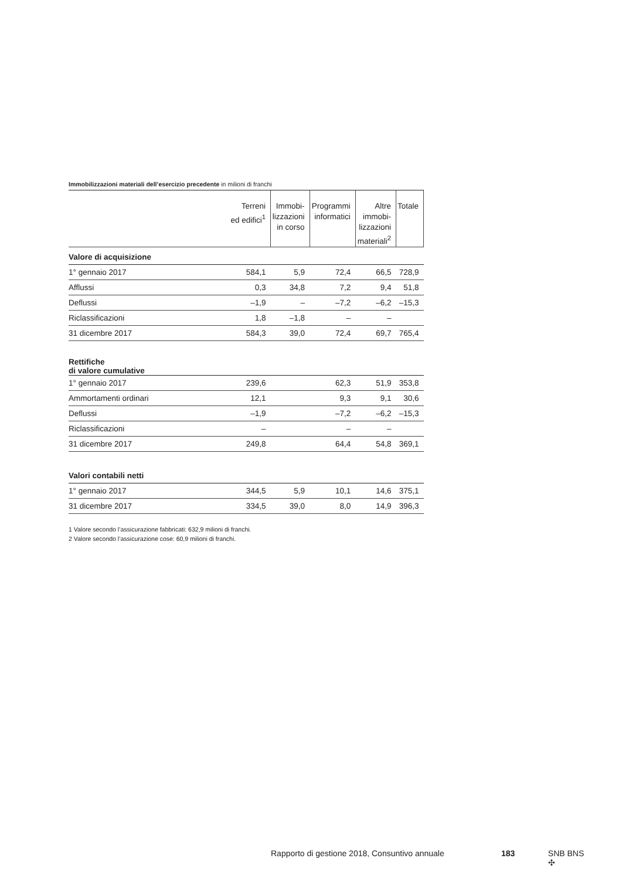Immobilizzazioni materiali dell’esercizio precedente in milioni di franchi
| | Terreni ed edifici<sup>1</sup> | Immobi- lizzazioni in corso | Programmi informatici | Altre immobi- lizzazioni materiali<sup>2</sup> | Totale |
| --- | --- | --- | --- | --- | --- |
| Valore di acquisizione | | | | | |
| 1° gennaio 2017 | 584,1 | 5,9 | 72,4 | 66,5 | 728,9 |
| Afflussi | 0,3 | 34,8 | 7,2 | 9,4 | 51,8 |
| Deflussi | –1,9 | – | –7,2 | –6,2 | –15,3 |
| Riclassificazioni | 1,8 | –1,8 | – | – | |
| 31 dicembre 2017 | 584,3 | 39,0 | 72,4 | 69,7 | 765,4 |
| Rettifiche di valore cumulative | | | | | |
| 1° gennaio 2017 | 239,6 | | 62,3 | 51,9 | 353,8 |
| Ammortamenti ordinari | 12,1 | | 9,3 | 9,1 | 30,6 |
| Deflussi | –1,9 | | –7,2 | –6,2 | –15,3 |
| Riclassificazioni | – | | – | – | |
| 31 dicembre 2017 | 249,8 | | 64,4 | 54,8 | 369,1 |
| Valori contabili netti | | | | | |
| 1° gennaio 2017 | 344,5 | 5,9 | 10,1 | 14,6 | 375,1 |
| 31 dicembre 2017 | 334,5 | 39,0 | 8,0 | 14,9 | 396,3 |
1 Valore secondo l’assicurazione fabbricati: 632,9 milioni di franchi.
2 Valore secondo l’assicurazione cose: 60,9 milioni di franchi.
Rapporto di gestione 2018, Consuntivo annuale 183 SNB BNS ✣